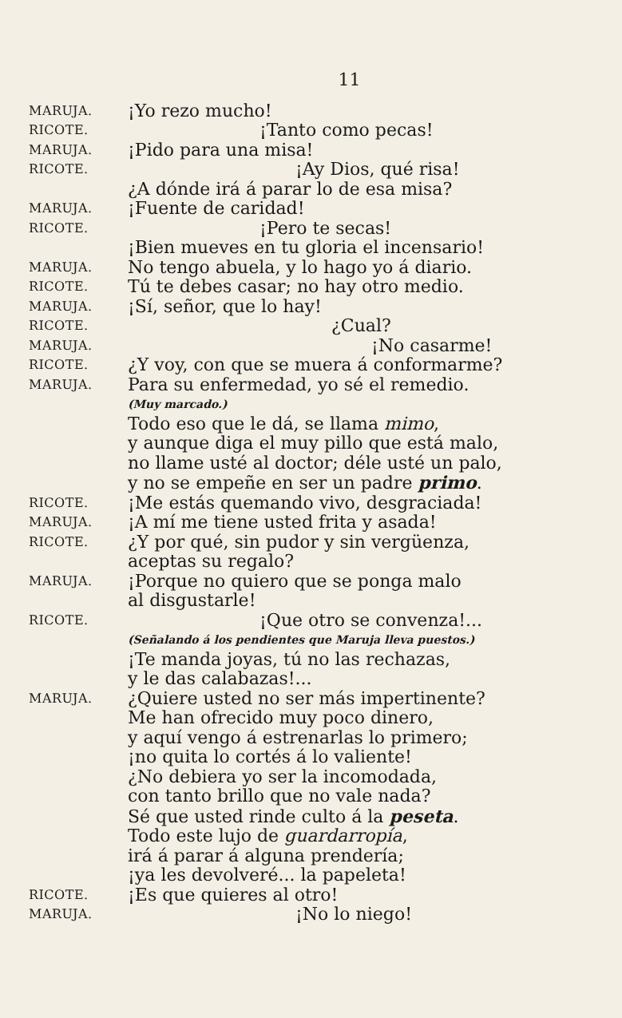11
MARUJA.
¡Yo rezo mucho!
RICOTE.
¡Tanto como pecas!
MARUJA.
¡Pido para una misa!
RICOTE.
¡Ay Dios, qué risa!
¿A dónde irá á parar lo de esa misa?
MARUJA.
¡Fuente de caridad!
RICOTE.
¡Pero te secas!
¡Bien mueves en tu gloria el incensario!
MARUJA.
No tengo abuela, y lo hago yo á diario.
RICOTE.
Tú te debes casar; no hay otro medio.
MARUJA.
¡Sí, señor, que lo hay!
RICOTE.
¿Cual?
MARUJA.
¡No casarme!
RICOTE.
¿Y voy, con que se muera á conformarme?
MARUJA.
Para su enfermedad, yo sé el remedio.
(Muy marcado.)
Todo eso que le dá, se llama mimo,
y aunque diga el muy pillo que está malo,
no llame usté al doctor; déle usté un palo,
y no se empeñe en ser un padre primo.
RICOTE.
¡Me estás quemando vivo, desgraciada!
MARUJA.
¡A mí me tiene usted frita y asada!
RICOTE.
¿Y por qué, sin pudor y sin vergüenza,
aceptas su regalo?
MARUJA.
¡Porque no quiero que se ponga malo
al disgustarle!
RICOTE.
¡Que otro se convenza!...
(Señalando á los pendientes que Maruja lleva puestos.)
¡Te manda joyas, tú no las rechazas,
y le das calabazas!...
MARUJA.
¿Quiere usted no ser más impertinente?
Me han ofrecido muy poco dinero,
y aquí vengo á estrenarlas lo primero;
¡no quita lo cortés á lo valiente!
¿No debiera yo ser la incomodada,
con tanto brillo que no vale nada?
Sé que usted rinde culto á la peseta.
Todo este lujo de guardarropía,
irá á parar á alguna prendería;
¡ya les devolveré... la papeleta!
RICOTE.
¡Es que quieres al otro!
MARUJA.
¡No lo niego!